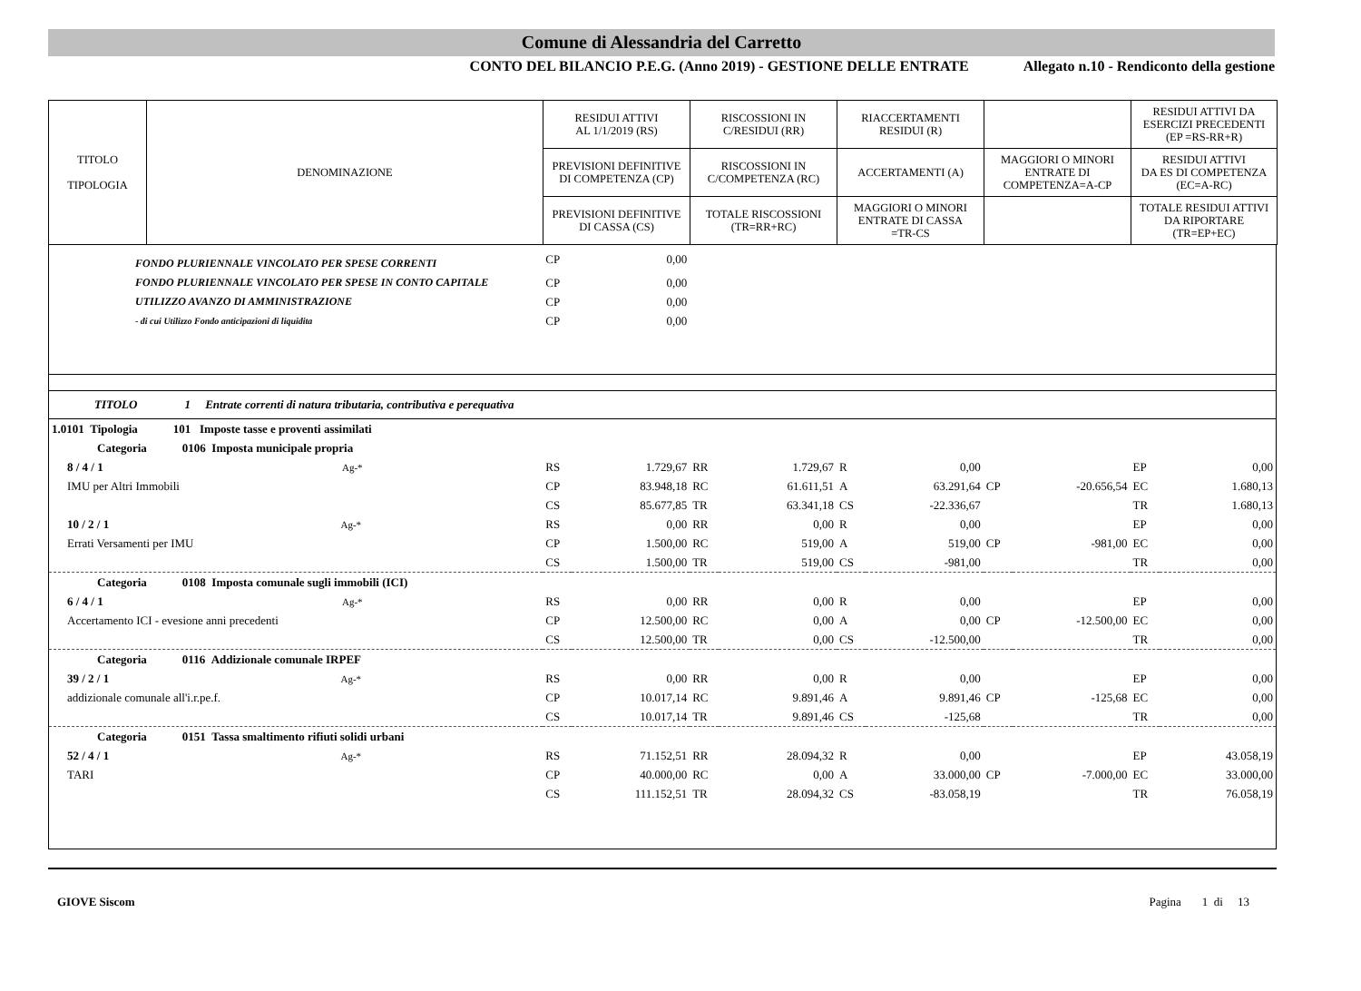Comune di Alessandria del Carretto
CONTO DEL BILANCIO P.E.G. (Anno 2019) - GESTIONE DELLE ENTRATE Allegato n.10 - Rendiconto della gestione
| TITOLO TIPOLOGIA | DENOMINAZIONE | RESIDUI ATTIVI AL 1/1/2019 (RS) | RISCOSSIONI IN C/RESIDUI (RR) | RIACCERTAMENTI RESIDUI (R) | | RESIDUI ATTIVI DA ESERCIZI PRECEDENTI (EP =RS-RR+R) |
| | | PREVISIONI DEFINITIVE DI COMPETENZA (CP) | RISCOSSIONI IN C/COMPETENZA (RC) | ACCERTAMENTI (A) | MAGGIORI O MINORI ENTRATE DI COMPETENZA=A-CP | RESIDUI ATTIVI DA ES DI COMPETENZA (EC=A-RC) |
| | | PREVISIONI DEFINITIVE DI CASSA (CS) | TOTALE RISCOSSIONI (TR=RR+RC) | MAGGIORI O MINORI ENTRATE DI CASSA =TR-CS | | TOTALE RESIDUI ATTIVI DA RIPORTARE (TR=EP+EC) |
| FONDO PLURIENNALE VINCOLATO PER SPESE CORRENTI | CP | 0,00 | | | | | | | | |
| FONDO PLURIENNALE VINCOLATO PER SPESE IN CONTO CAPITALE | CP | 0,00 | | | | | | | | |
| UTILIZZO AVANZO DI AMMINISTRAZIONE | CP | 0,00 | | | | | | | | |
| - di cui Utilizzo Fondo anticipazioni di liquidita | CP | 0,00 | | | | | | | | |
| TITOLO 1 Entrate correnti di natura tributaria, contributiva e perequativa | | | | | | | | | | |
| 1.0101 Tipologia 101 Imposte tasse e proventi assimilati | | | | | | | | | | |
| Categoria 0106 Imposta municipale propria | | | | | | | | | | |
| 8 / 4 / 1 Ag-* | RS | 1.729,67 | RR | 1.729,67 | R | 0,00 | | | EP | 0,00 |
| IMU per Altri Immobili | CP | 83.948,18 | RC | 61.611,51 | A | 63.291,64 | CP | -20.656,54 | EC | 1.680,13 |
| | CS | 85.677,85 | TR | 63.341,18 | CS | -22.336,67 | | | TR | 1.680,13 |
| 10 / 2 / 1 Ag-* | RS | 0,00 | RR | 0,00 | R | 0,00 | | | EP | 0,00 |
| Errati Versamenti per IMU | CP | 1.500,00 | RC | 519,00 | A | 519,00 | CP | -981,00 | EC | 0,00 |
| | CS | 1.500,00 | TR | 519,00 | CS | -981,00 | | | TR | 0,00 |
| Categoria 0108 Imposta comunale sugli immobili (ICI) | | | | | | | | | | |
| 6 / 4 / 1 Ag-* | RS | 0,00 | RR | 0,00 | R | 0,00 | | | EP | 0,00 |
| Accertamento ICI - evesione anni precedenti | CP | 12.500,00 | RC | 0,00 | A | 0,00 | CP | -12.500,00 | EC | 0,00 |
| | CS | 12.500,00 | TR | 0,00 | CS | -12.500,00 | | | TR | 0,00 |
| Categoria 0116 Addizionale comunale IRPEF | | | | | | | | | | |
| 39 / 2 / 1 Ag-* | RS | 0,00 | RR | 0,00 | R | 0,00 | | | EP | 0,00 |
| addizionale comunale all'i.r.pe.f. | CP | 10.017,14 | RC | 9.891,46 | A | 9.891,46 | CP | -125,68 | EC | 0,00 |
| | CS | 10.017,14 | TR | 9.891,46 | CS | -125,68 | | | TR | 0,00 |
| Categoria 0151 Tassa smaltimento rifiuti solidi urbani | | | | | | | | | | |
| 52 / 4 / 1 Ag-* | RS | 71.152,51 | RR | 28.094,32 | R | 0,00 | | | EP | 43.058,19 |
| TARI | CP | 40.000,00 | RC | 0,00 | A | 33.000,00 | CP | -7.000,00 | EC | 33.000,00 |
| | CS | 111.152,51 | TR | 28.094,32 | CS | -83.058,19 | | | TR | 76.058,19 |
GIOVE Siscom Pagina 1 di 13